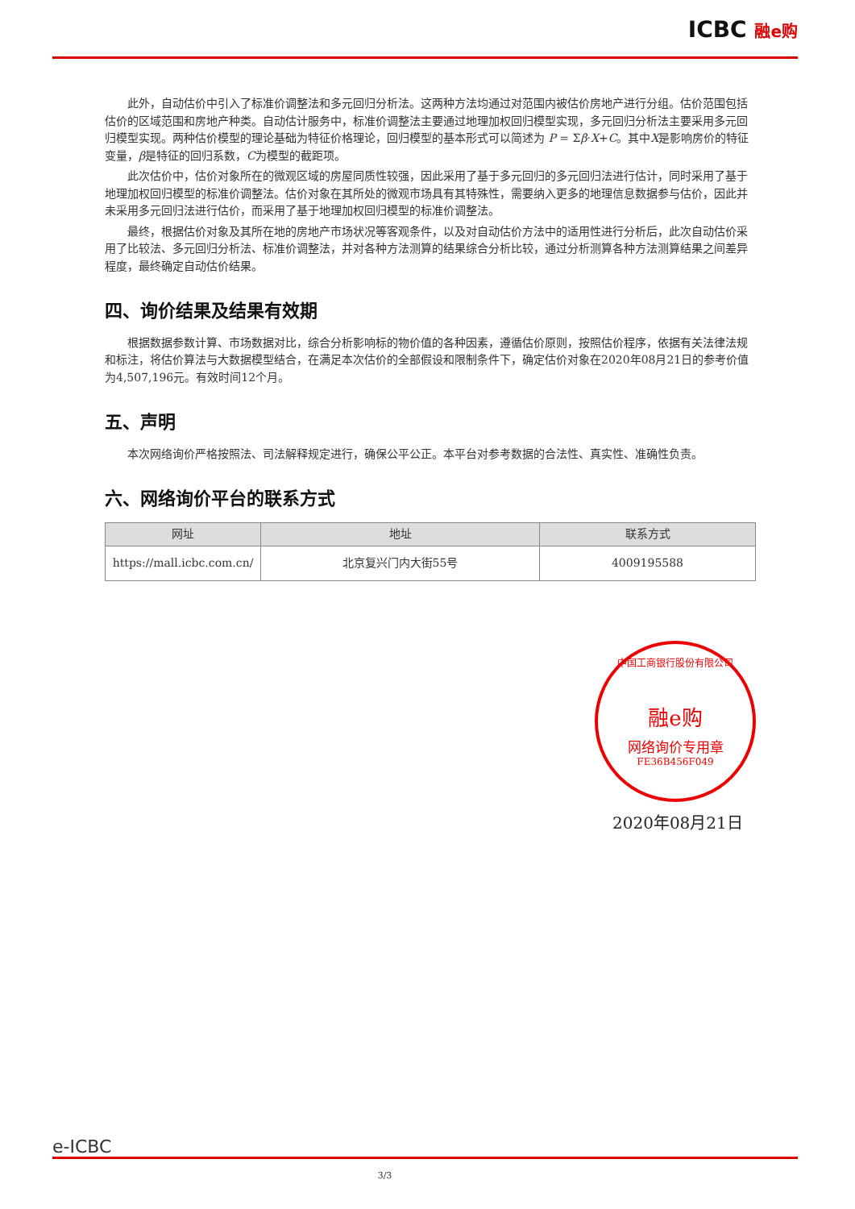ICBC 融e购
此外，自动估价中引入了标准价调整法和多元回归分析法。这两种方法均通过对范围内被估价房地产进行分组。估价范围包括估价的区域范围和房地产种类。自动估计服务中，标准价调整法主要通过地理加权回归模型实现，多元回归分析法主要采用多元回归模型实现。两种估价模型的理论基础为特征价格理论，回归模型的基本形式可以简述为 P = Σβ·X+C。其中X是影响房价的特征变量，β是特征的回归系数，C为模型的截距项。
此次估价中，估价对象所在的微观区域的房屋同质性较强，因此采用了基于多元回归的多元回归法进行估计，同时采用了基于地理加权回归模型的标准价调整法。估价对象在其所处的微观市场具有其特殊性，需要纳入更多的地理信息数据参与估价，因此并未采用多元回归法进行估价，而采用了基于地理加权回归模型的标准价调整法。
最终，根据估价对象及其所在地的房地产市场状况等客观条件，以及对自动估价方法中的适用性进行分析后，此次自动估价采用了比较法、多元回归分析法、标准价调整法，并对各种方法测算的结果综合分析比较，通过分析测算各种方法测算结果之间差异程度，最终确定自动估价结果。
四、询价结果及结果有效期
根据数据参数计算、市场数据对比，综合分析影响标的物价值的各种因素，遵循估价原则，按照估价程序，依据有关法律法规和标注，将估价算法与大数据模型结合，在满足本次估价的全部假设和限制条件下，确定估价对象在2020年08月21日的参考价值为4,507,196元。有效时间12个月。
五、声明
本次网络询价严格按照法、司法解释规定进行，确保公平公正。本平台对参考数据的合法性、真实性、准确性负责。
六、网络询价平台的联系方式
| 网址 | 地址 | 联系方式 |
| --- | --- | --- |
| https://mall.icbc.com.cn/ | 北京复兴门内大街55号 | 4009195588 |
中国工商银行股份有限公司
融e购
网络询价专用章
FE36B456F049
2020年08月21日
e-ICBC
3/3